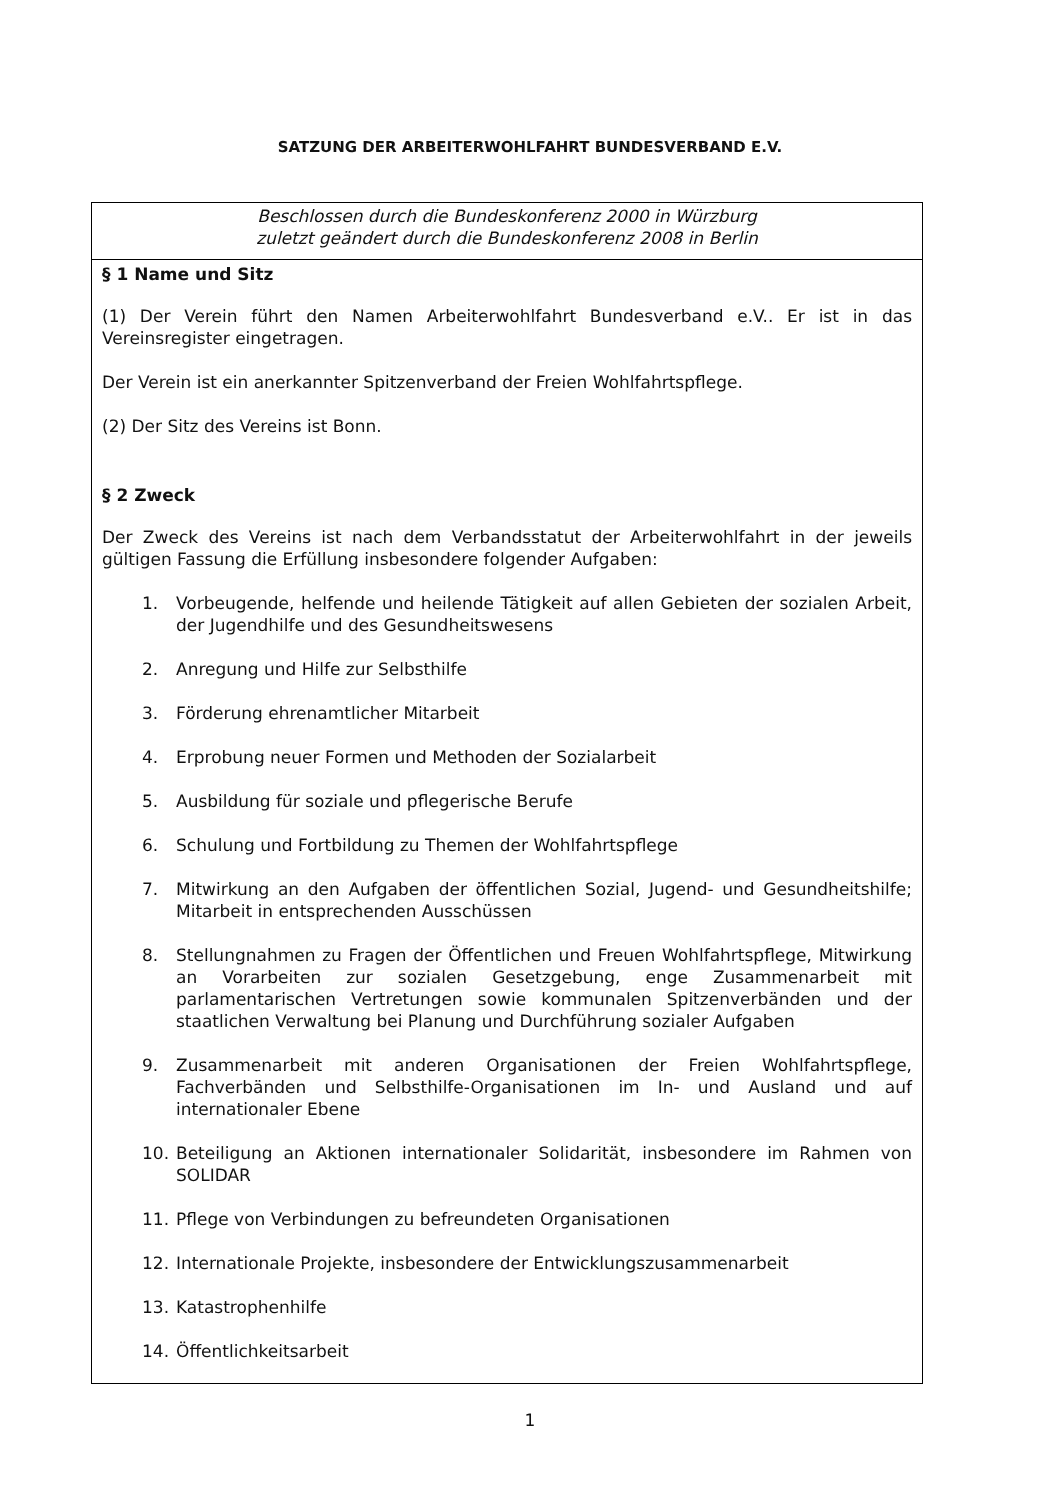SATZUNG DER ARBEITERWOHLFAHRT BUNDESVERBAND E.V.
Beschlossen durch die Bundeskonferenz 2000 in Würzburg
zuletzt geändert durch die Bundeskonferenz 2008 in Berlin
§ 1 Name und Sitz
(1) Der Verein führt den Namen Arbeiterwohlfahrt Bundesverband e.V.. Er ist in das Vereinsregister eingetragen.
Der Verein ist ein anerkannter Spitzenverband der Freien Wohlfahrtspflege.
(2) Der Sitz des Vereins ist Bonn.
§ 2 Zweck
Der Zweck des Vereins ist nach dem Verbandsstatut der Arbeiterwohlfahrt in der jeweils gültigen Fassung die Erfüllung insbesondere folgender Aufgaben:
1. Vorbeugende, helfende und heilende Tätigkeit auf allen Gebieten der sozialen Arbeit, der Jugendhilfe und des Gesundheitswesens
2. Anregung und Hilfe zur Selbsthilfe
3. Förderung ehrenamtlicher Mitarbeit
4. Erprobung neuer Formen und Methoden der Sozialarbeit
5. Ausbildung für soziale und pflegerische Berufe
6. Schulung und Fortbildung zu Themen der Wohlfahrtspflege
7. Mitwirkung an den Aufgaben der öffentlichen Sozial, Jugend- und Gesundheitshilfe; Mitarbeit in entsprechenden Ausschüssen
8. Stellungnahmen zu Fragen der Öffentlichen und Freuen Wohlfahrtspflege, Mitwirkung an Vorarbeiten zur sozialen Gesetzgebung, enge Zusammenarbeit mit parlamentarischen Vertretungen sowie kommunalen Spitzenverbänden und der staatlichen Verwaltung bei Planung und Durchführung sozialer Aufgaben
9. Zusammenarbeit mit anderen Organisationen der Freien Wohlfahrtspflege, Fachverbänden und Selbsthilfe-Organisationen im In- und Ausland und auf internationaler Ebene
10. Beteiligung an Aktionen internationaler Solidarität, insbesondere im Rahmen von SOLIDAR
11. Pflege von Verbindungen zu befreundeten Organisationen
12. Internationale Projekte, insbesondere der Entwicklungszusammenarbeit
13. Katastrophenhilfe
14. Öffentlichkeitsarbeit
1